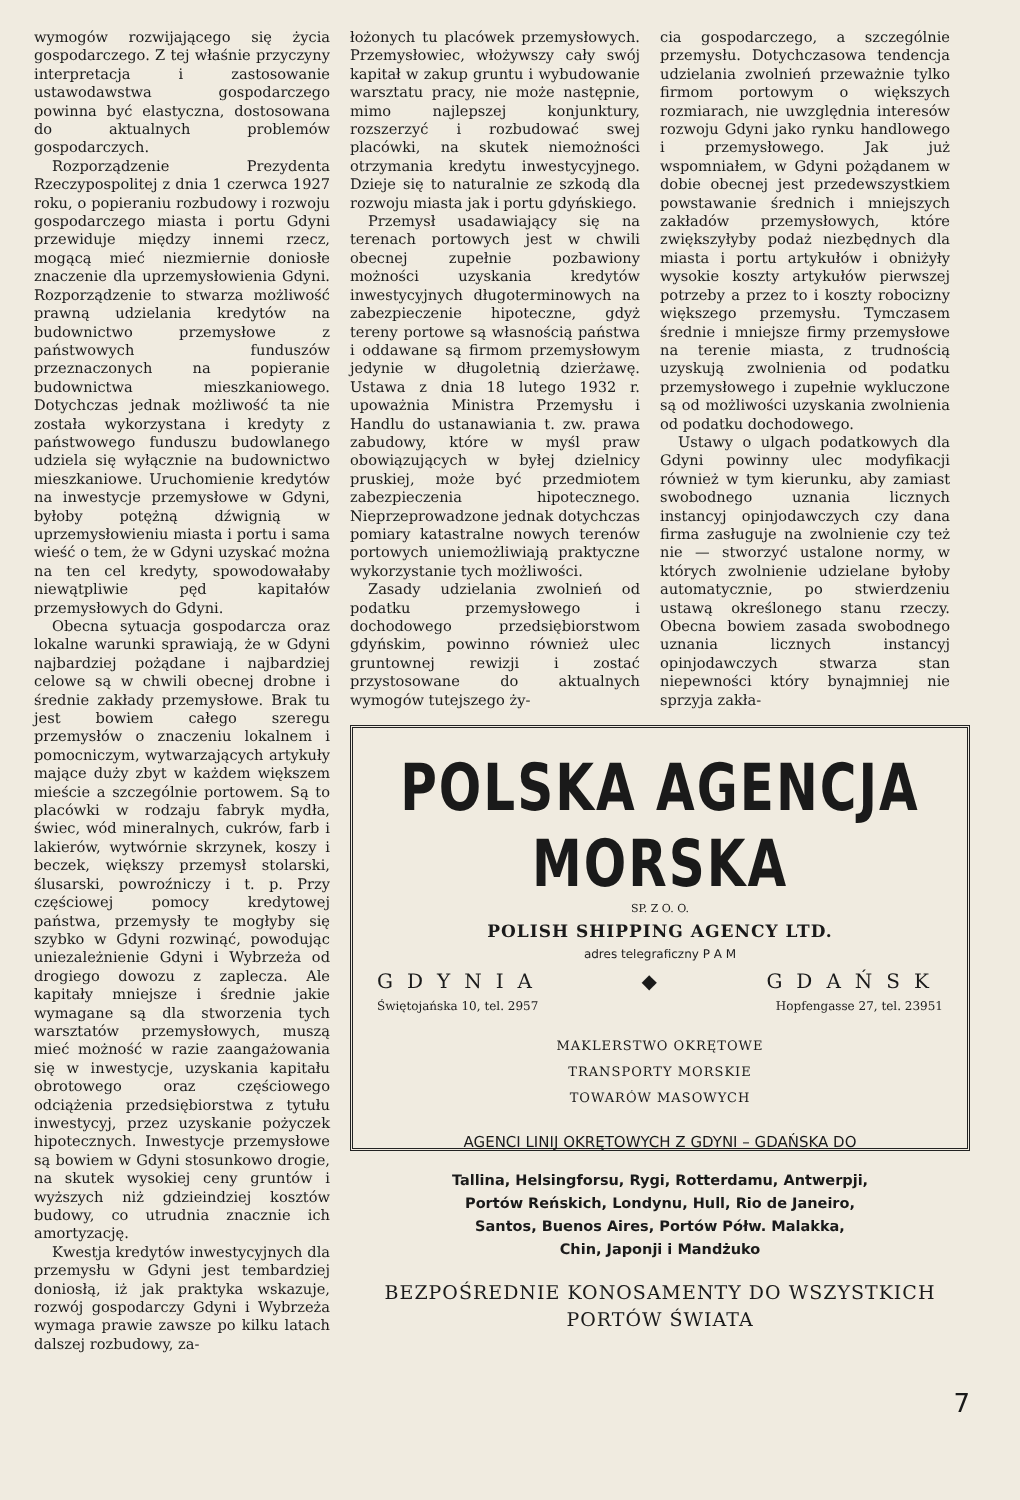wymogów rozwijającego się życia gospodarczego. Z tej właśnie przyczyny interpretacja i zastosowanie ustawodawstwa gospodarczego powinna być elastyczna, dostosowana do aktualnych problemów gospodarczych.
Rozporządzenie Prezydenta Rzeczypospolitej z dnia 1 czerwca 1927 roku, o popieraniu rozbudowy i rozwoju gospodarczego miasta i portu Gdyni przewiduje między innemi rzecz, mogącą mieć niezmiernie doniosłe znaczenie dla uprzemysłowienia Gdyni. Rozporządzenie to stwarza możliwość prawną udzielania kredytów na budownictwo przemysłowe z państwowych funduszów przeznaczonych na popieranie budownictwa mieszkaniowego. Dotychczas jednak możliwość ta nie została wykorzystana i kredyty z państwowego funduszu budowlanego udziela się wyłącznie na budownictwo mieszkaniowe. Uruchomienie kredytów na inwestycje przemysłowe w Gdyni, byłoby potężną dźwignią w uprzemysłowieniu miasta i portu i sama wieść o tem, że w Gdyni uzyskać można na ten cel kredyty, spowodowałaby niewątpliwie pęd kapitałów przemysłowych do Gdyni.
Obecna sytuacja gospodarcza oraz lokalne warunki sprawiają, że w Gdyni najbardziej pożądane i najbardziej celowe są w chwili obecnej drobne i średnie zakłady przemysłowe. Brak tu jest bowiem całego szeregu przemysłów o znaczeniu lokalnem i pomocniczym, wytwarzających artykuły mające duży zbyt w każdem większem mieście a szczególnie portowem. Są to placówki w rodzaju fabryk mydła, świec, wód mineralnych, cukrów, farb i lakierów, wytwórnie skrzynek, koszy i beczek, większy przemysł stolarski, ślusarski, powroźniczy i t. p. Przy częściowej pomocy kredytowej państwa, przemysły te mogłyby się szybko w Gdyni rozwinąć, powodując uniezależnienie Gdyni i Wybrzeża od drogiego dowozu z zaplecza. Ale kapitały mniejsze i średnie jakie wymagane są dla stworzenia tych warsztatów przemysłowych, muszą mieć możność w razie zaangażowania się w inwestycje, uzyskania kapitału obrotowego oraz częściowego odciążenia przedsiębiorstwa z tytułu inwestycyj, przez uzyskanie pożyczek hipotecznych. Inwestycje przemysłowe są bowiem w Gdyni stosunkowo drogie, na skutek wysokiej ceny gruntów i wyższych niż gdzieindziej kosztów budowy, co utrudnia znacznie ich amortyzację.
Kwestja kredytów inwestycyjnych dla przemysłu w Gdyni jest tembardziej doniosłą, iż jak praktyka wskazuje, rozwój gospodarczy Gdyni i Wybrzeża wymaga prawie zawsze po kilku latach dalszej rozbudowy, za-
łożonych tu placówek przemysłowych. Przemysłowiec, włożywszy cały swój kapitał w zakup gruntu i wybudowanie warsztatu pracy, nie może następnie, mimo najlepszej konjunktury, rozszerzyć i rozbudować swej placówki, na skutek niemożności otrzymania kredytu inwestycyjnego. Dzieje się to naturalnie ze szkodą dla rozwoju miasta jak i portu gdyńskiego.
Przemysł usadawiający się na terenach portowych jest w chwili obecnej zupełnie pozbawiony możności uzyskania kredytów inwestycyjnych długoterminowych na zabezpieczenie hipoteczne, gdyż tereny portowe są własnością państwa i oddawane są firmom przemysłowym jedynie w długoletnią dzierżawę. Ustawa z dnia 18 lutego 1932 r. upoważnia Ministra Przemysłu i Handlu do ustanawiania t. zw. prawa zabudowy, które w myśl praw obowiązujących w byłej dzielnicy pruskiej, może być przedmiotem zabezpieczenia hipotecznego. Nieprzeprowadzone jednak dotychczas pomiary katastralne nowych terenów portowych uniemożliwiają praktyczne wykorzystanie tych możliwości.
Zasady udzielania zwolnień od podatku przemysłowego i dochodowego przedsiębiorstwom gdyńskim, powinno również ulec gruntownej rewizji i zostać przystosowane do aktualnych wymogów tutejszego ży-
cia gospodarczego, a szczególnie przemysłu. Dotychczasowa tendencja udzielania zwolnień przeważnie tylko firmom portowym o większych rozmiarach, nie uwzględnia interesów rozwoju Gdyni jako rynku handlowego i przemysłowego. Jak już wspomniałem, w Gdyni pożądanem w dobie obecnej jest przedewszystkiem powstawanie średnich i mniejszych zakładów przemysłowych, które zwiększyłyby podaż niezbędnych dla miasta i portu artykułów i obniżyły wysokie koszty artykułów pierwszej potrzeby a przez to i koszty robocizny większego przemysłu. Tymczasem średnie i mniejsze firmy przemysłowe na terenie miasta, z trudnością uzyskują zwolnienia od podatku przemysłowego i zupełnie wykluczone są od możliwości uzyskania zwolnienia od podatku dochodowego.
Ustawy o ulgach podatkowych dla Gdyni powinny ulec modyfikacji również w tym kierunku, aby zamiast swobodnego uznania licznych instancyj opinjodawczych czy dana firma zasługuje na zwolnienie czy też nie — stworzyć ustalone normy, w których zwolnienie udzielane byłoby automatycznie, po stwierdzeniu ustawą określonego stanu rzeczy. Obecna bowiem zasada swobodnego uznania licznych instancyj opinjodawczych stwarza stan niepewności który bynajmniej nie sprzyja zakła-
POLSKA AGENCJA MORSKA
SP. Z O. O.
POLISH SHIPPING AGENCY LTD.
adres telegraficzny P A M
GDYNIA ◆ GDAŃSK
Świętojańska 10, tel. 2957 Hopfengasse 27, tel. 23951
MAKLERSTWO OKRĘTOWE
TRANSPORTY MORSKIE
TOWARÓW MASOWYCH
AGENCI LINIJ OKRĘTOWYCH Z GDYNI – GDAŃSKA DO
Tallina, Helsingforsu, Rygi, Rotterdamu, Antwerpji,
Portów Reńskich, Londynu, Hull, Rio de Janeiro,
Santos, Buenos Aires, Portów Półw. Malakka,
Chin, Japonji i Mandżuko
BEZPOŚREDNIE KONOSAMENTY DO WSZYSTKICH
PORTÓW ŚWIATA
7